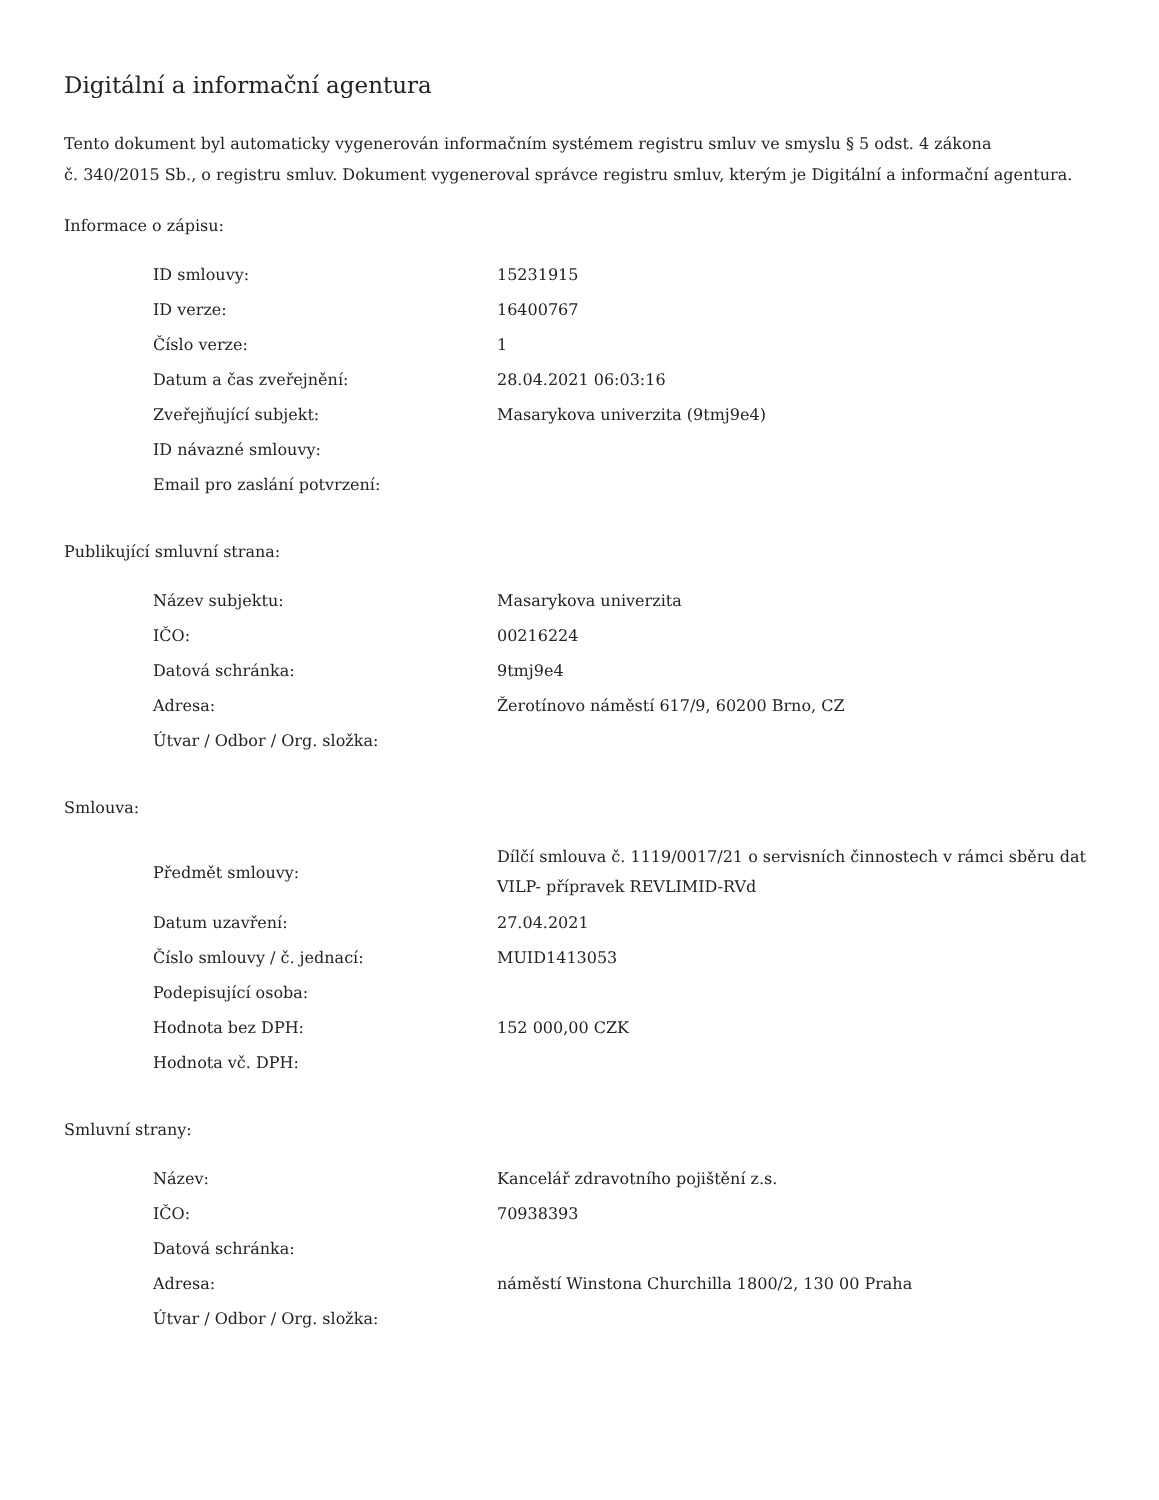Digitální a informační agentura
Tento dokument byl automaticky vygenerován informačním systémem registru smluv ve smyslu § 5 odst. 4 zákona
č. 340/2015 Sb., o registru smluv. Dokument vygeneroval správce registru smluv, kterým je Digitální a informační agentura.
Informace o zápisu:
| ID smlouvy: | 15231915 |
| ID verze: | 16400767 |
| Číslo verze: | 1 |
| Datum a čas zveřejnění: | 28.04.2021 06:03:16 |
| Zveřejňující subjekt: | Masarykova univerzita (9tmj9e4) |
| ID návazné smlouvy: | |
| Email pro zaslání potvrzení: | |
Publikující smluvní strana:
| Název subjektu: | Masarykova univerzita |
| IČO: | 00216224 |
| Datová schránka: | 9tmj9e4 |
| Adresa: | Žerotínovo náměstí 617/9, 60200 Brno, CZ |
| Útvar / Odbor / Org. složka: | |
Smlouva:
| Předmět smlouvy: | Dílčí smlouva č. 1119/0017/21 o servisních činnostech v rámci sběru dat VILP- přípravek REVLIMID-RVd |
| Datum uzavření: | 27.04.2021 |
| Číslo smlouvy / č. jednací: | MUID1413053 |
| Podepisující osoba: | |
| Hodnota bez DPH: | 152 000,00 CZK |
| Hodnota vč. DPH: | |
Smluvní strany:
| Název: | Kancelář zdravotního pojištění z.s. |
| IČO: | 70938393 |
| Datová schránka: | |
| Adresa: | náměstí Winstona Churchilla 1800/2, 130 00 Praha |
| Útvar / Odbor / Org. složka: | |